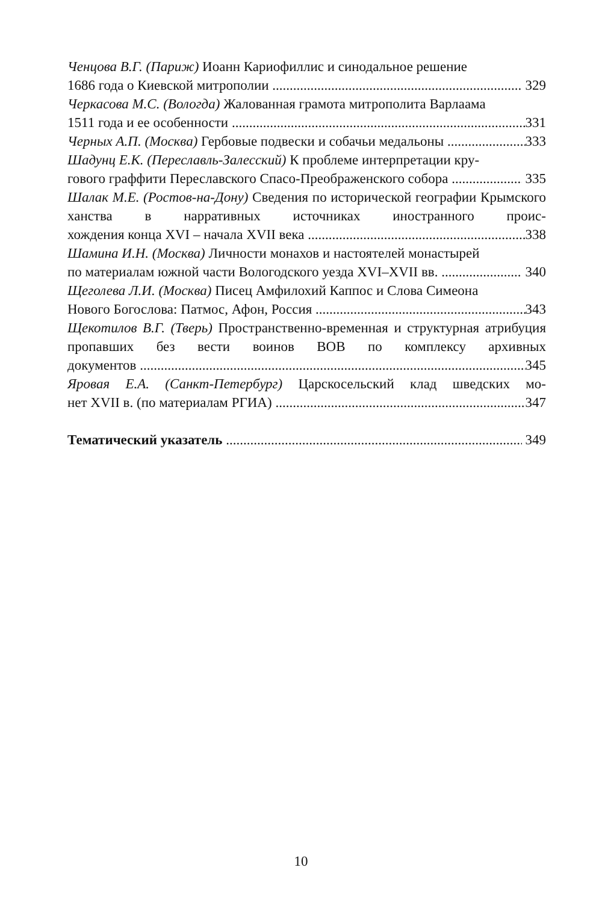Ченцова В.Г. (Париж) Иоанн Кариофиллис и синодальное решение
1686 года о Киевской митрополии 329
Черкасова М.С. (Вологда) Жалованная грамота митрополита Варлаама
1511 года и ее особенности 331
Черных А.П. (Москва) Гербовые подвески и собачьи медальоны 333
Шадунц Е.К. (Переславль-Залесский) К проблеме интерпретации кру-
гового граффити Переславского Спасо-Преображенского собора 335
Шалак М.Е. (Ростов-на-Дону) Сведения по исторической географии Крымского ханства в нарративных источниках иностранного проис-
хождения конца XVI – начала XVII века 338
Шамина И.Н. (Москва) Личности монахов и настоятелей монастырей
по материалам южной части Вологодского уезда XVI–XVII вв. 340
Щеголева Л.И. (Москва) Писец Амфилохий Каппос и Слова Симеона
Нового Богослова: Патмос, Афон, Россия 343
Щекотилов В.Г. (Тверь) Пространственно-временная и структурная атрибуция пропавших без вести воинов ВОВ по комплексу архивных
документов 345
Яровая Е.А. (Санкт-Петербург) Царскосельский клад шведских мо-
нет XVII в. (по материалам РГИА) 347
Тематический указатель 349
10